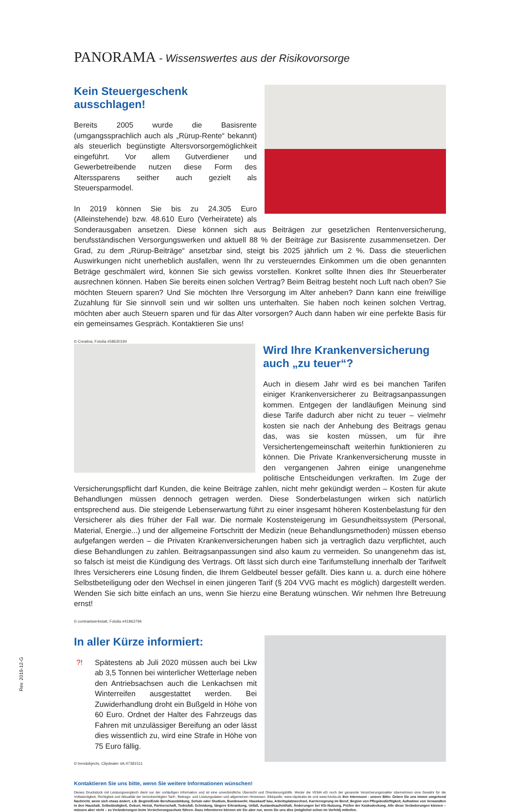PANORAMA - Wissenswertes aus der Risikovorsorge
Kein Steuergeschenk ausschlagen!
Bereits 2005 wurde die Basisrente (umgangssprachlich auch als „Rürup-Rente“ bekannt) als steuerlich begünstigte Altersvorsorgemöglichkeit eingeführt. Vor allem Gutverdiener und Gewerbetreibende nutzen diese Form des Alterssparens seither auch gezielt als Steuersparmodel.
In 2019 können Sie bis zu 24.305 Euro (Alleinstehende) bzw. 48.610 Euro (Verheiratete) als Sonderausgaben ansetzen. Diese können sich aus Beiträgen zur gesetzlichen Rentenversicherung, berufsständischen Versorgungswerken und aktuell 88 % der Beiträge zur Basisrente zusammensetzen. Der Grad, zu dem „Rürup-Beiträge“ ansetzbar sind, steigt bis 2025 jährlich um 2 %. Dass die steuerlichen Auswirkungen nicht unerheblich ausfallen, wenn Ihr zu versteuerndes Einkommen um die oben genannten Beträge geschmälert wird, können Sie sich gewiss vorstellen. Konkret sollte Ihnen dies Ihr Steuerberater ausrechnen können. Haben Sie bereits einen solchen Vertrag? Beim Beitrag besteht noch Luft nach oben? Sie möchten Steuern sparen? Und Sie möchten Ihre Versorgung im Alter anheben? Dann kann eine freiwillige Zuzahlung für Sie sinnvoll sein und wir sollten uns unterhalten. Sie haben noch keinen solchen Vertrag, möchten aber auch Steuern sparen und für das Alter vorsorgen? Auch dann haben wir eine perfekte Basis für ein gemeinsames Gespräch. Kontaktieren Sie uns!
© Creativa, Fotolia #58630194
Wird Ihre Krankenversicherung
auch „zu teuer“?
Auch in diesem Jahr wird es bei manchen Tarifen einiger Krankenversicherer zu Beitragsanpassungen kommen. Entgegen der landläufigen Meinung sind diese Tarife dadurch aber nicht zu teuer – vielmehr kosten sie nach der Anhebung des Beitrags genau das, was sie kosten müssen, um für ihre Versichertengemeinschaft weiterhin funktionieren zu können. Die Private Krankenversicherung musste in den vergangenen Jahren einige unangenehme politische Entscheidungen verkraften. Im Zuge der Versicherungspflicht darf Kunden, die keine Beiträge zahlen, nicht mehr gekündigt werden – Kosten für akute Behandlungen müssen dennoch getragen werden. Diese Sonderbelastungen wirken sich natürlich entsprechend aus. Die steigende Lebenserwartung führt zu einer insgesamt höheren Kostenbelastung für den Versicherer als dies früher der Fall war. Die normale Kostensteigerung im Gesundheitssystem (Personal, Material, Energie...) und der allgemeine Fortschritt der Medizin (neue Behandlungsmethoden) müssen ebenso aufgefangen werden – die Privaten Krankenversicherungen haben sich ja vertraglich dazu verpflichtet, auch diese Behandlungen zu zahlen. Beitragsanpassungen sind also kaum zu vermeiden. So unangenehm das ist, so falsch ist meist die Kündigung des Vertrags. Oft lässt sich durch eine Tarifumstellung innerhalb der Tarifwelt Ihres Versicherers eine Lösung finden, die Ihrem Geldbeutel besser gefällt. Dies kann u. a. durch eine höhere Selbstbeteiligung oder den Wechsel in einen jüngeren Tarif (§ 204 VVG macht es möglich) dargestellt werden. Wenden Sie sich bitte einfach an uns, wenn Sie hierzu eine Beratung wünschen. Wir nehmen Ihre Betreuung ernst!
© contrastwerkstatt, Fotolia #41963794
In aller Kürze informiert:
?! Spätestens ab Juli 2020 müssen auch bei Lkw ab 3,5 Tonnen bei winterlicher Wetterlage neben den Antriebsachsen auch die Lenkachsen mit Winterreifen ausgestattet werden. Bei Zuwiderhandlung droht ein Bußgeld in Höhe von 60 Euro. Ordnet der Halter des Fahrzeugs das Fahren mit unzulässiger Bereifung an oder lässt dies wissentlich zu, wird eine Strafe in Höhe von 75 Euro fällig.
© trendobjects, Clipdealer #A:47381511
Kontaktieren Sie uns bitte, wenn Sie weitere Informationen wünschen!
Dieses Druckstück mit Leistungsvergleich dient nur der vorläufigen Information und ist eine unverbindliche Übersicht und Orientierungshilfe. Weder die VEMA eG noch der genannte Versicherungsmakler übernehmen eine Gewähr für die Vollständigkeit, Richtigkeit und Aktualität der berücksichtigten Tarif-, Beitrags- und Leistungsdaten und allgemeinen Hinweisen. Bildquelle: www.clipdealer.de und www.fotolia.de Ihre Interessen - unsere Bitte: Geben Sie uns immer umgehend Nachricht, wenn sich etwas ändert, z.B. Beginn/Ende Berufsausbildung, Schule oder Studium, Bundeswehr, Hauskauf/ bau, Arbeitsplatzwechsel, Karrieresprung im Beruf, Beginn von Pflegebedürftigkeit, Aufnahme von Verwandten in den Haushalt, Selbständigkeit, Geburt, Heirat, Partnerschaft, Todesfall, Scheidung, längere Erkrankung, Unfall, Auslandsaufenthalt, Änderungen bei Kfz-Nutzung, Prüfen der Kaskodeckung. Alle diese Veränderungen können – müssen aber nicht – zu Veränderungen beim Versicherungsschutz führen. Dazu informieren können wir Sie aber nur, wenn Sie uns dies (möglichst schon im Vorfeld) mitteilen.
Rev. 2019-12-G